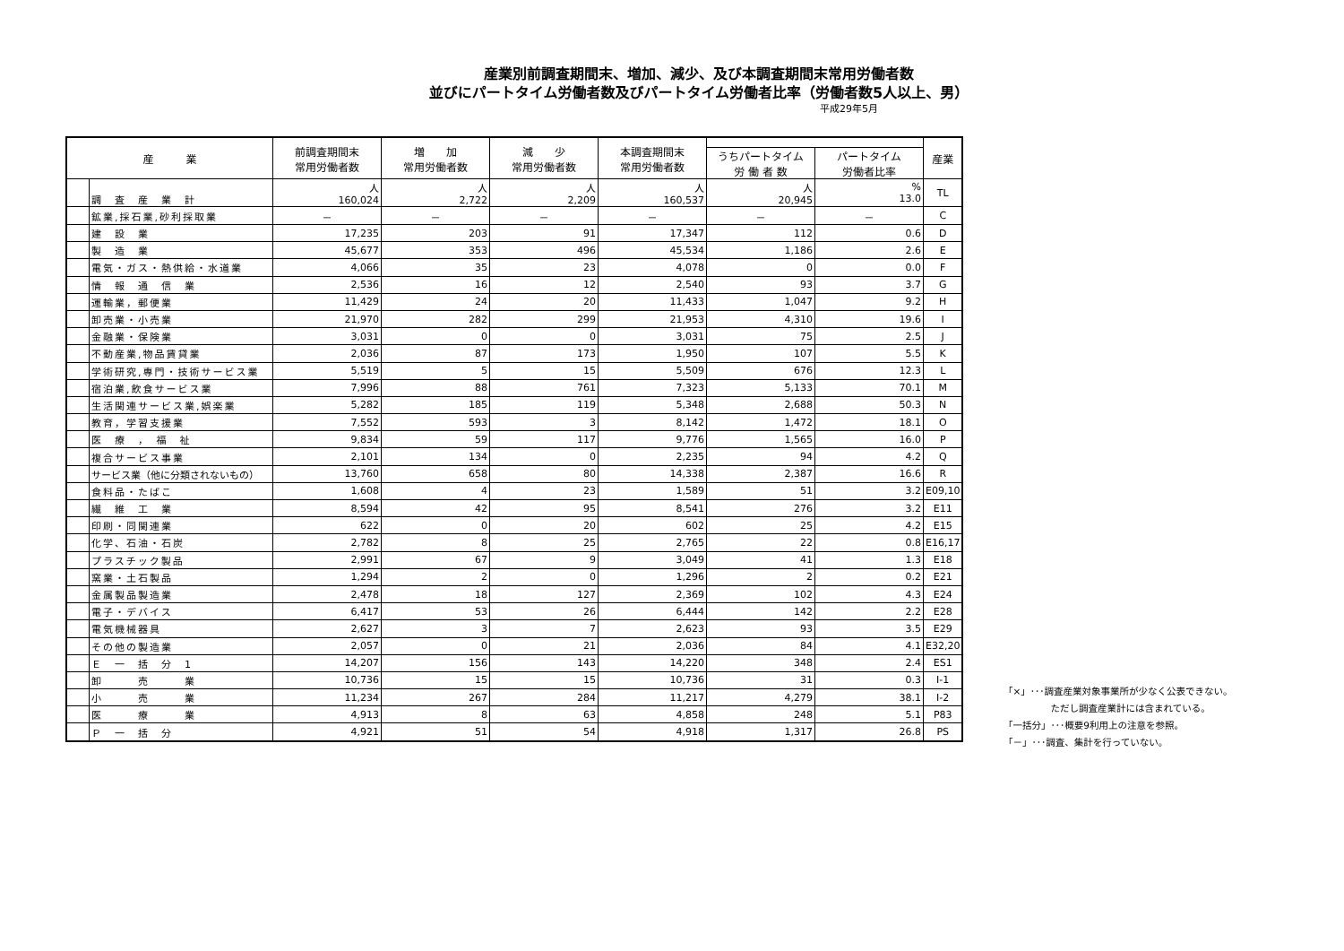産業別前調査期間末、増加、減少、及び本調査期間末常用労働者数
並びにパートタイム労働者数及びパートタイム労働者比率（労働者数5人以上、男）
平成29年5月
| 産 業 | | 前調査期間末 常用労働者数 | 増 加 常用労働者数 | 減 少 常用労働者数 | 本調査期間末 常用労働者数 | | | 産業 |
| --- | --- | --- | --- | --- | --- | --- | --- | --- |
| | | | | | | うちパートタイム 労 働 者 数 | パートタイム 労働者比率 | |
| | 調 査 産 業 計 | 人 160,024 | 人 2,722 | 人 2,209 | 人 160,537 | 人 20,945 | % 13.0 | TL |
| | 鉱業,採石業,砂利採取業 | － | － | － | － | － | － | C |
| | 建 設 業 | 17,235 | 203 | 91 | 17,347 | 112 | 0.6 | D |
| | 製 造 業 | 45,677 | 353 | 496 | 45,534 | 1,186 | 2.6 | E |
| | 電気・ガス・熱供給・水道業 | 4,066 | 35 | 23 | 4,078 | 0 | 0.0 | F |
| | 情 報 通 信 業 | 2,536 | 16 | 12 | 2,540 | 93 | 3.7 | G |
| | 運輸業，郵便業 | 11,429 | 24 | 20 | 11,433 | 1,047 | 9.2 | H |
| | 卸売業・小売業 | 21,970 | 282 | 299 | 21,953 | 4,310 | 19.6 | I |
| | 金融業・保険業 | 3,031 | 0 | 0 | 3,031 | 75 | 2.5 | J |
| | 不動産業,物品賃貸業 | 2,036 | 87 | 173 | 1,950 | 107 | 5.5 | K |
| | 学術研究,専門・技術サービス業 | 5,519 | 5 | 15 | 5,509 | 676 | 12.3 | L |
| | 宿泊業,飲食サービス業 | 7,996 | 88 | 761 | 7,323 | 5,133 | 70.1 | M |
| | 生活関連サービス業,娯楽業 | 5,282 | 185 | 119 | 5,348 | 2,688 | 50.3 | N |
| | 教育，学習支援業 | 7,552 | 593 | 3 | 8,142 | 1,472 | 18.1 | O |
| | 医 療 ， 福 祉 | 9,834 | 59 | 117 | 9,776 | 1,565 | 16.0 | P |
| | 複合サービス事業 | 2,101 | 134 | 0 | 2,235 | 94 | 4.2 | Q |
| | サービス業（他に分類されないもの） | 13,760 | 658 | 80 | 14,338 | 2,387 | 16.6 | R |
| | 食料品・たばこ | 1,608 | 4 | 23 | 1,589 | 51 | 3.2 | E09,10 |
| | 繊 維 工 業 | 8,594 | 42 | 95 | 8,541 | 276 | 3.2 | E11 |
| | 印刷・同関連業 | 622 | 0 | 20 | 602 | 25 | 4.2 | E15 |
| | 化学、石油・石炭 | 2,782 | 8 | 25 | 2,765 | 22 | 0.8 | E16,17 |
| | プラスチック製品 | 2,991 | 67 | 9 | 3,049 | 41 | 1.3 | E18 |
| | 窯業・土石製品 | 1,294 | 2 | 0 | 1,296 | 2 | 0.2 | E21 |
| | 金属製品製造業 | 2,478 | 18 | 127 | 2,369 | 102 | 4.3 | E24 |
| | 電子・デバイス | 6,417 | 53 | 26 | 6,444 | 142 | 2.2 | E28 |
| | 電気機械器具 | 2,627 | 3 | 7 | 2,623 | 93 | 3.5 | E29 |
| | その他の製造業 | 2,057 | 0 | 21 | 2,036 | 84 | 4.1 | E32,20 |
| | Ｅ 一 括 分 1 | 14,207 | 156 | 143 | 14,220 | 348 | 2.4 | ES1 |
| | 卸 売 業 | 10,736 | 15 | 15 | 10,736 | 31 | 0.3 | I-1 |
| | 小 売 業 | 11,234 | 267 | 284 | 11,217 | 4,279 | 38.1 | I-2 |
| | 医 療 業 | 4,913 | 8 | 63 | 4,858 | 248 | 5.1 | P83 |
| | Ｐ 一 括 分 | 4,921 | 51 | 54 | 4,918 | 1,317 | 26.8 | PS |
「×」･･･調査産業対象事業所が少なく公表できない。
　　　　　ただし調査産業計には含まれている。
「一括分」･･･概要9利用上の注意を参照。
「－」･･･調査、集計を行っていない。